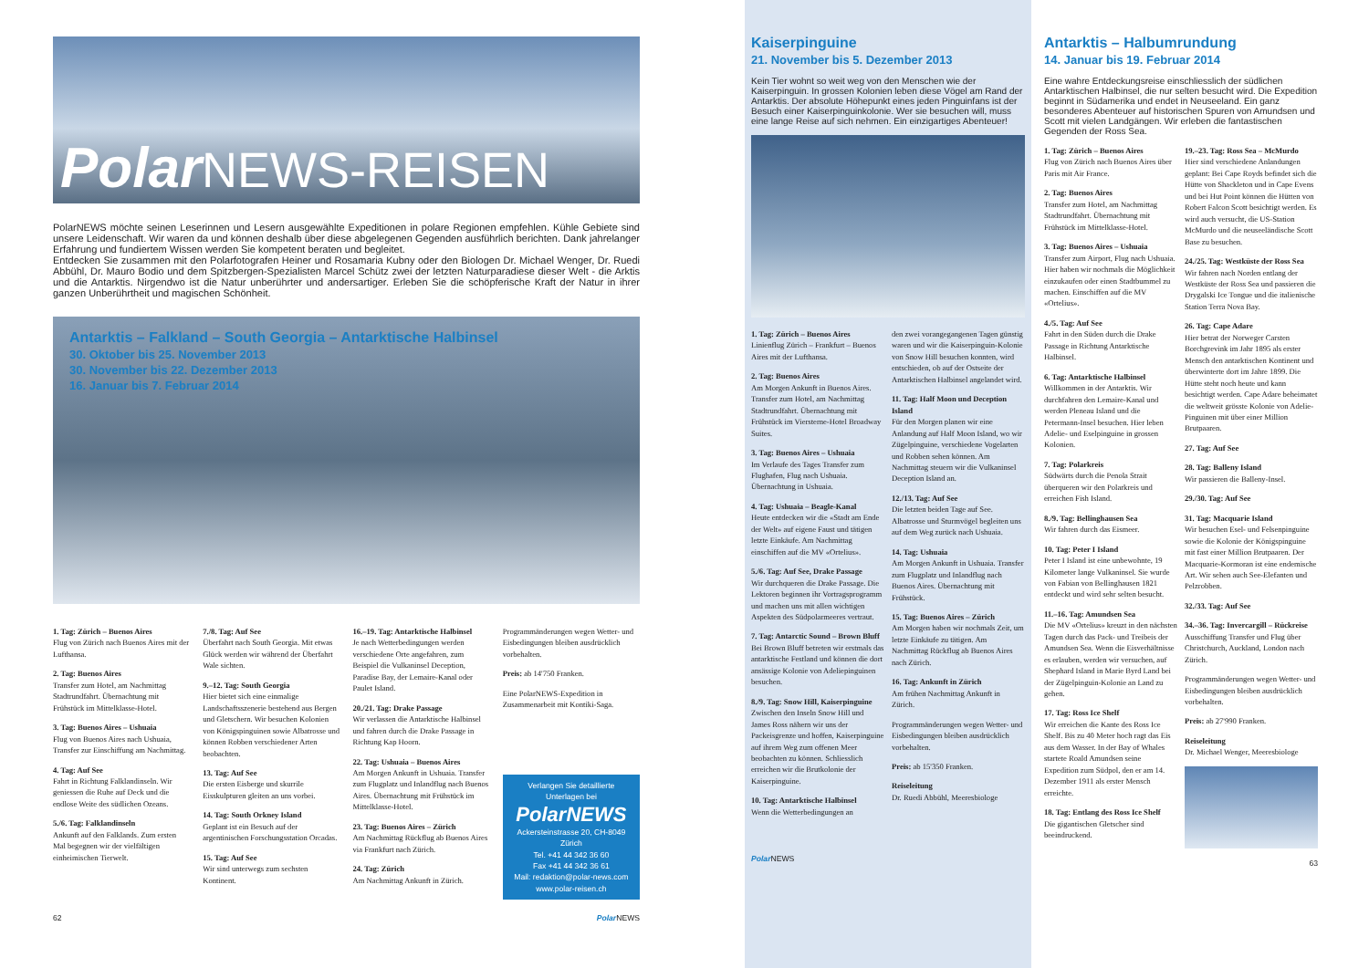PolarNEWS-REISEN
PolarNEWS möchte seinen Leserinnen und Lesern ausgewählte Expeditionen in polare Regionen empfehlen. Kühle Gebiete sind unsere Leidenschaft. Wir waren da und können deshalb über diese abgelegenen Gegenden ausführlich berichten. Dank jahrelanger Erfahrung und fundiertem Wissen werden Sie kompetent beraten und begleitet.
Entdecken Sie zusammen mit den Polarfotografen Heiner und Rosamaria Kubny oder den Biologen Dr. Michael Wenger, Dr. Ruedi Abbühl, Dr. Mauro Bodio und dem Spitzbergen-Spezialisten Marcel Schütz zwei der letzten Naturparadiese dieser Welt - die Arktis und die Antarktis. Nirgendwo ist die Natur unberührter und andersartiger. Erleben Sie die schöpferische Kraft der Natur in ihrer ganzen Unberührtheit und magischen Schönheit.
Antarktis – Falkland – South Georgia – Antarktische Halbinsel
30. Oktober bis 25. November 2013
30. November bis 22. Dezember 2013
16. Januar bis 7. Februar 2014
1. Tag: Zürich – Buenos Aires
Flug von Zürich nach Buenos Aires mit der Lufthansa.
2. Tag: Buenos Aires
Transfer zum Hotel, am Nachmittag Stadtrundfahrt. Übernachtung mit Frühstück im Mittelklasse-Hotel.
3. Tag: Buenos Aires – Ushuaia
Flug von Buenos Aires nach Ushuaia, Transfer zur Einschiffung am Nachmittag.
4. Tag: Auf See
Fahrt in Richtung Falklandinseln. Wir geniessen die Ruhe auf Deck und die endlose Weite des südlichen Ozeans.
5./6. Tag: Falklandinseln
Ankunft auf den Falklands. Zum ersten Mal begegnen wir der vielfältigen einheimischen Tierwelt.
7./8. Tag: Auf See
Überfahrt nach South Georgia. Mit etwas Glück werden wir während der Überfahrt Wale sichten.
9.–12. Tag: South Georgia
Hier bietet sich eine einmalige Landschaftsszenerie bestehend aus Bergen und Gletschern. Wir besuchen Kolonien von Königspinguinen sowie Albatrosse und können Robben verschiedener Arten beobachten.
13. Tag: Auf See
Die ersten Eisberge und skurrile Eisskulpturen gleiten an uns vorbei.
14. Tag: South Orkney Island
Geplant ist ein Besuch auf der argentinischen Forschungsstation Orcadas.
15. Tag: Auf See
Wir sind unterwegs zum sechsten Kontinent.
16.–19. Tag: Antarktische Halbinsel
Je nach Wetterbedingungen werden verschiedene Orte angefahren, zum Beispiel die Vulkaninsel Deception, Paradise Bay, der Lemaire-Kanal oder Paulet Island.
20./21. Tag: Drake Passage
Wir verlassen die Antarktische Halbinsel und fahren durch die Drake Passage in Richtung Kap Hoorn.
22. Tag: Ushuaia – Buenos Aires
Am Morgen Ankunft in Ushuaia. Transfer zum Flugplatz und Inlandflug nach Buenos Aires. Übernachtung mit Frühstück im Mittelklasse-Hotel.
23. Tag: Buenos Aires – Zürich
Am Nachmittag Rückflug ab Buenos Aires via Frankfurt nach Zürich.
24. Tag: Zürich
Am Nachmittag Ankunft in Zürich.
Programmänderungen wegen Wetter- und Eisbedingungen bleiben ausdrücklich vorbehalten.
Preis: ab 14'750 Franken.
Eine PolarNEWS-Expedition in Zusammenarbeit mit Kontiki-Saga.
Verlangen Sie detaillierte Unterlagen bei
PolarNEWS
Ackersteinstrasse 20, CH-8049 Zürich
Tel. +41 44 342 36 60
Fax +41 44 342 36 61
Mail: redaktion@polar-news.com
www.polar-reisen.ch
62 Polar NEWS
Kaiserpinguine
21. November bis 5. Dezember 2013
Kein Tier wohnt so weit weg von den Menschen wie der Kaiserpinguin. In grossen Kolonien leben diese Vögel am Rand der Antarktis. Der absolute Höhepunkt eines jeden Pinguinfans ist der Besuch einer Kaiserpinguinkolonie. Wer sie besuchen will, muss eine lange Reise auf sich nehmen. Ein einzigartiges Abenteuer!
1. Tag: Zürich – Buenos Aires
Linienflug Zürich – Frankfurt – Buenos Aires mit der Lufthansa.
2. Tag: Buenos Aires
Am Morgen Ankunft in Buenos Aires. Transfer zum Hotel, am Nachmittag Stadtrundfahrt. Übernachtung mit Frühstück im Viersterne-Hotel Broadway Suites.
3. Tag: Buenos Aires – Ushuaia
Im Verlaufe des Tages Transfer zum Flughafen, Flug nach Ushuaia. Übernachtung in Ushuaia.
4. Tag: Ushuaia – Beagle-Kanal
Heute entdecken wir die «Stadt am Ende der Welt» auf eigene Faust und tätigen letzte Einkäufe. Am Nachmittag einschiffen auf die MV «Ortelius».
5./6. Tag: Auf See, Drake Passage
Wir durchqueren die Drake Passage. Die Lektoren beginnen ihr Vortragsprogramm und machen uns mit allen wichtigen Aspekten des Südpolarmeeres vertraut.
7. Tag: Antarctic Sound – Brown Bluff
Bei Brown Bluff betreten wir erstmals das antarktische Festland und können die dort ansässige Kolonie von Adeliepinguinen besuchen.
8./9. Tag: Snow Hill, Kaiserpinguine
Zwischen den Inseln Snow Hill und James Ross nähern wir uns der Packeisgrenze und hoffen, Kaiserpinguine auf ihrem Weg zum offenen Meer beobachten zu können. Schliesslich erreichen wir die Brutkolonie der Kaiserpinguine.
10. Tag: Antarktische Halbinsel
Wenn die Wetterbedingungen an
den zwei vorangegangenen Tagen günstig waren und wir die Kaiserpinguin-Kolonie von Snow Hill besuchen konnten, wird entschieden, ob auf der Ostseite der Antarktischen Halbinsel angelandet wird.
11. Tag: Half Moon und Deception Island
Für den Morgen planen wir eine Anlandung auf Half Moon Island, wo wir Zügelpinguine, verschiedene Vogelarten und Robben sehen können. Am Nachmittag steuern wir die Vulkaninsel Deception Island an.
12./13. Tag: Auf See
Die letzten beiden Tage auf See. Albatrosse und Sturmvögel begleiten uns auf dem Weg zurück nach Ushuaia.
14. Tag: Ushuaia
Am Morgen Ankunft in Ushuaia. Transfer zum Flugplatz und Inlandflug nach Buenos Aires. Übernachtung mit Frühstück.
15. Tag: Buenos Aires – Zürich
Am Morgen haben wir nochmals Zeit, um letzte Einkäufe zu tätigen. Am Nachmittag Rückflug ab Buenos Aires nach Zürich.
16. Tag: Ankunft in Zürich
Am frühen Nachmittag Ankunft in Zürich.
Programmänderungen wegen Wetter- und Eisbedingungen bleiben ausdrücklich vorbehalten.
Preis: ab 15'350 Franken.
Reiseleitung
Dr. Ruedi Abbühl, Meeresbiologe
Polar NEWS
Antarktis – Halbumrundung
14. Januar bis 19. Februar 2014
Eine wahre Entdeckungsreise einschliesslich der südlichen Antarktischen Halbinsel, die nur selten besucht wird. Die Expedition beginnt in Südamerika und endet in Neuseeland. Ein ganz besonderes Abenteuer auf historischen Spuren von Amundsen und Scott mit vielen Landgängen. Wir erleben die fantastischen Gegenden der Ross Sea.
1. Tag: Zürich – Buenos Aires
Flug von Zürich nach Buenos Aires über Paris mit Air France.
2. Tag: Buenos Aires
Transfer zum Hotel, am Nachmittag Stadtrundfahrt. Übernachtung mit Frühstück im Mittelklasse-Hotel.
3. Tag: Buenos Aires – Ushuaia
Transfer zum Airport, Flug nach Ushuaia. Hier haben wir nochmals die Möglichkeit einzukaufen oder einen Stadtbummel zu machen. Einschiffen auf die MV «Ortelius».
4./5. Tag: Auf See
Fahrt in den Süden durch die Drake Passage in Richtung Antarktische Halbinsel.
6. Tag: Antarktische Halbinsel
Willkommen in der Antarktis. Wir durchfahren den Lemaire-Kanal und werden Pleneau Island und die Petermann-Insel besuchen. Hier leben Adelie- und Eselpinguine in grossen Kolonien.
7. Tag: Polarkreis
Südwärts durch die Penola Strait überqueren wir den Polarkreis und erreichen Fish Island.
8./9. Tag: Bellinghausen Sea
Wir fahren durch das Eismeer.
10. Tag: Peter I Island
Peter I Island ist eine unbewohnte, 19 Kilometer lange Vulkaninsel. Sie wurde von Fabian von Bellinghausen 1821 entdeckt und wird sehr selten besucht.
11.–16. Tag: Amundsen Sea
Die MV «Ortelius» kreuzt in den nächsten Tagen durch das Pack- und Treibeis der Amundsen Sea. Wenn die Eisverhältnisse es erlauben, werden wir versuchen, auf Shephard Island in Marie Byrd Land bei der Zügelpinguin-Kolonie an Land zu gehen.
17. Tag: Ross Ice Shelf
Wir erreichen die Kante des Ross Ice Shelf. Bis zu 40 Meter hoch ragt das Eis aus dem Wasser. In der Bay of Whales startete Roald Amundsen seine Expedition zum Südpol, den er am 14. Dezember 1911 als erster Mensch erreichte.
18. Tag: Entlang des Ross Ice Shelf
Die gigantischen Gletscher sind beeindruckend.
19.–23. Tag: Ross Sea – McMurdo
Hier sind verschiedene Anlandungen geplant: Bei Cape Royds befindet sich die Hütte von Shackleton und in Cape Evens und bei Hut Point können die Hütten von Robert Falcon Scott besichtigt werden. Es wird auch versucht, die US-Station McMurdo und die neuseeländische Scott Base zu besuchen.
24./25. Tag: Westküste der Ross Sea
Wir fahren nach Norden entlang der Westküste der Ross Sea und passieren die Drygalski Ice Tongue und die italienische Station Terra Nova Bay.
26. Tag: Cape Adare
Hier betrat der Norweger Carsten Borchgrevink im Jahr 1895 als erster Mensch den antarktischen Kontinent und überwinterte dort im Jahre 1899. Die Hütte steht noch heute und kann besichtigt werden. Cape Adare beheimatet die weltweit grösste Kolonie von Adelie-Pinguinen mit über einer Million Brutpaaren.
27. Tag: Auf See
28. Tag: Balleny Island
Wir passieren die Balleny-Insel.
29./30. Tag: Auf See
31. Tag: Macquarie Island
Wir besuchen Esel- und Felsenpinguine sowie die Kolonie der Königspinguine mit fast einer Million Brutpaaren. Der Macquarie-Kormoran ist eine endemische Art. Wir sehen auch See-Elefanten und Pelzrobben.
32./33. Tag: Auf See
34.–36. Tag: Invercargill – Rückreise
Ausschiffung Transfer und Flug über Christchurch, Auckland, London nach Zürich.
Programmänderungen wegen Wetter- und Eisbedingungen bleiben ausdrücklich vorbehalten.
Preis: ab 27'990 Franken.
Reiseleitung
Dr. Michael Wenger, Meeresbiologe
63